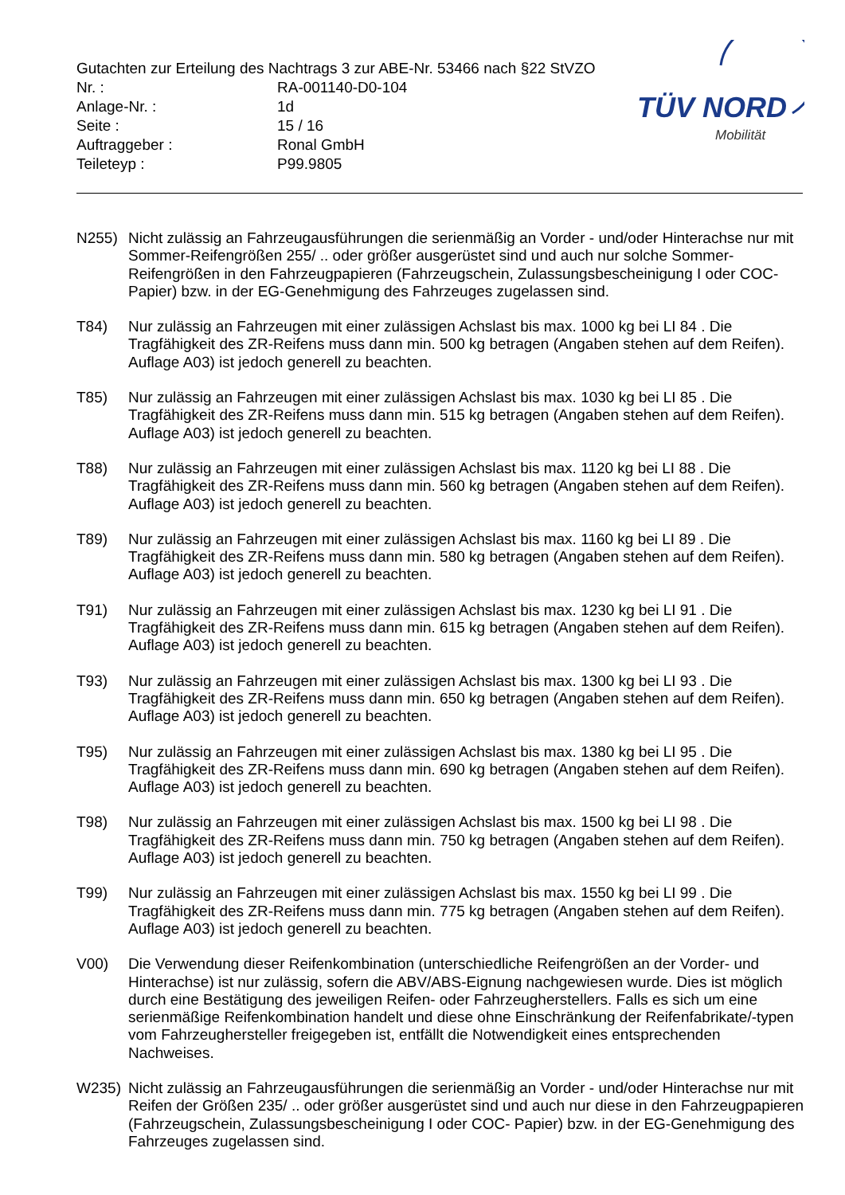Gutachten zur Erteilung des Nachtrags 3 zur ABE-Nr. 53466 nach §22 StVZO
Nr. : RA-001140-D0-104
Anlage-Nr. : 1d
Seite : 15 / 16
Auftraggeber : Ronal GmbH
Teileteyp : P99.9805
TÜV NORD
Mobilität
N255) Nicht zulässig an Fahrzeugausführungen die serienmäßig an Vorder - und/oder Hinterachse nur mit Sommer-Reifengrößen 255/ .. oder größer ausgerüstet sind und auch nur solche Sommer-Reifengrößen in den Fahrzeugpapieren (Fahrzeugschein, Zulassungsbescheinigung I oder COC- Papier) bzw. in der EG-Genehmigung des Fahrzeuges zugelassen sind.
T84) Nur zulässig an Fahrzeugen mit einer zulässigen Achslast bis max. 1000 kg bei LI 84 . Die Tragfähigkeit des ZR-Reifens muss dann min. 500 kg betragen (Angaben stehen auf dem Reifen). Auflage A03) ist jedoch generell zu beachten.
T85) Nur zulässig an Fahrzeugen mit einer zulässigen Achslast bis max. 1030 kg bei LI 85 . Die Tragfähigkeit des ZR-Reifens muss dann min. 515 kg betragen (Angaben stehen auf dem Reifen). Auflage A03) ist jedoch generell zu beachten.
T88) Nur zulässig an Fahrzeugen mit einer zulässigen Achslast bis max. 1120 kg bei LI 88 . Die Tragfähigkeit des ZR-Reifens muss dann min. 560 kg betragen (Angaben stehen auf dem Reifen). Auflage A03) ist jedoch generell zu beachten.
T89) Nur zulässig an Fahrzeugen mit einer zulässigen Achslast bis max. 1160 kg bei LI 89 . Die Tragfähigkeit des ZR-Reifens muss dann min. 580 kg betragen (Angaben stehen auf dem Reifen). Auflage A03) ist jedoch generell zu beachten.
T91) Nur zulässig an Fahrzeugen mit einer zulässigen Achslast bis max. 1230 kg bei LI 91 . Die Tragfähigkeit des ZR-Reifens muss dann min. 615 kg betragen (Angaben stehen auf dem Reifen). Auflage A03) ist jedoch generell zu beachten.
T93) Nur zulässig an Fahrzeugen mit einer zulässigen Achslast bis max. 1300 kg bei LI 93 . Die Tragfähigkeit des ZR-Reifens muss dann min. 650 kg betragen (Angaben stehen auf dem Reifen). Auflage A03) ist jedoch generell zu beachten.
T95) Nur zulässig an Fahrzeugen mit einer zulässigen Achslast bis max. 1380 kg bei LI 95 . Die Tragfähigkeit des ZR-Reifens muss dann min. 690 kg betragen (Angaben stehen auf dem Reifen). Auflage A03) ist jedoch generell zu beachten.
T98) Nur zulässig an Fahrzeugen mit einer zulässigen Achslast bis max. 1500 kg bei LI 98 . Die Tragfähigkeit des ZR-Reifens muss dann min. 750 kg betragen (Angaben stehen auf dem Reifen). Auflage A03) ist jedoch generell zu beachten.
T99) Nur zulässig an Fahrzeugen mit einer zulässigen Achslast bis max. 1550 kg bei LI 99 . Die Tragfähigkeit des ZR-Reifens muss dann min. 775 kg betragen (Angaben stehen auf dem Reifen). Auflage A03) ist jedoch generell zu beachten.
V00) Die Verwendung dieser Reifenkombination (unterschiedliche Reifengrößen an der Vorder- und Hinterachse) ist nur zulässig, sofern die ABV/ABS-Eignung nachgewiesen wurde. Dies ist möglich durch eine Bestätigung des jeweiligen Reifen- oder Fahrzeugherstellers. Falls es sich um eine serienmäßige Reifenkombination handelt und diese ohne Einschränkung der Reifenfabrikate/-typen vom Fahrzeughersteller freigegeben ist, entfällt die Notwendigkeit eines entsprechenden Nachweises.
W235) Nicht zulässig an Fahrzeugausführungen die serienmäßig an Vorder - und/oder Hinterachse nur mit Reifen der Größen 235/ .. oder größer ausgerüstet sind und auch nur diese in den Fahrzeugpapieren (Fahrzeugschein, Zulassungsbescheinigung I oder COC- Papier) bzw. in der EG-Genehmigung des Fahrzeuges zugelassen sind.